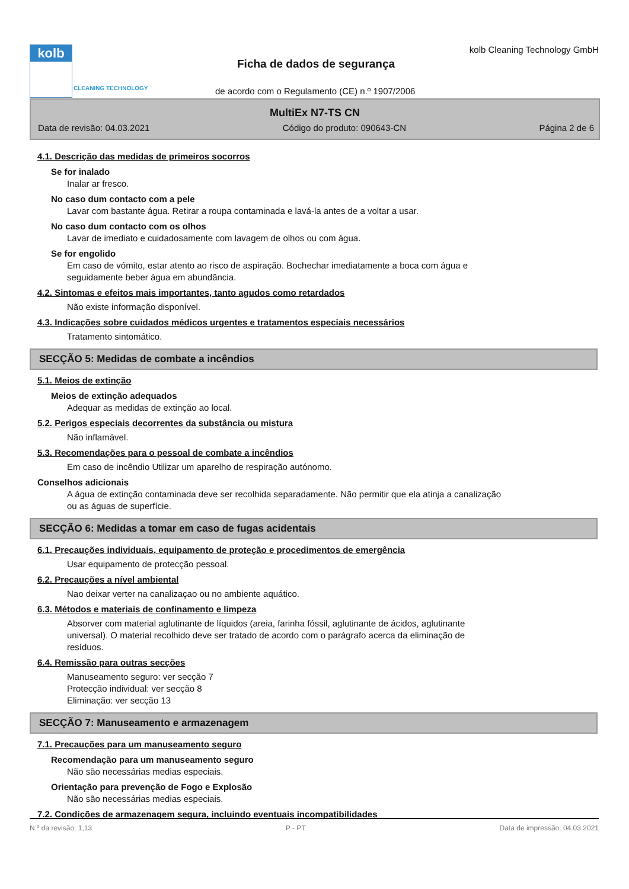kolb
CLEANING TECHNOLOGY
Ficha de dados de segurança
kolb Cleaning Technology GmbH
de acordo com o Regulamento (CE) n.º 1907/2006
MultiEx N7-TS CN
Data de revisão: 04.03.2021 Código do produto: 090643-CN Página 2 de 6
4.1. Descrição das medidas de primeiros socorros
Se for inalado
Inalar ar fresco.
No caso dum contacto com a pele
Lavar com bastante água. Retirar a roupa contaminada e lavá-la antes de a voltar a usar.
No caso dum contacto com os olhos
Lavar de imediato e cuidadosamente com lavagem de olhos ou com água.
Se for engolido
Em caso de vómito, estar atento ao risco de aspiração. Bochechar imediatamente a boca com água e
seguidamente beber água em abundância.
4.2. Sintomas e efeitos mais importantes, tanto agudos como retardados
Não existe informação disponível.
4.3. Indicações sobre cuidados médicos urgentes e tratamentos especiais necessários
Tratamento sintomático.
SECÇÃO 5: Medidas de combate a incêndios
5.1. Meios de extinção
Meios de extinção adequados
Adequar as medidas de extinção ao local.
5.2. Perigos especiais decorrentes da substância ou mistura
Não inflamável.
5.3. Recomendações para o pessoal de combate a incêndios
Em caso de incêndio Utilizar um aparelho de respiração autónomo.
Conselhos adicionais
A água de extinção contaminada deve ser recolhida separadamente. Não permitir que ela atinja a canalização
ou as águas de superfície.
SECÇÃO 6: Medidas a tomar em caso de fugas acidentais
6.1. Precauções individuais, equipamento de proteção e procedimentos de emergência
Usar equipamento de protecção pessoal.
6.2. Precauções a nível ambiental
Nao deixar verter na canalizaçao ou no ambiente aquático.
6.3. Métodos e materiais de confinamento e limpeza
Absorver com material aglutinante de líquidos (areia, farinha fóssil, aglutinante de ácidos, aglutinante
universal). O material recolhido deve ser tratado de acordo com o parágrafo acerca da eliminação de
resíduos.
6.4. Remissão para outras secções
Manuseamento seguro: ver secção 7
Protecção individual: ver secção 8
Eliminação: ver secção 13
SECÇÃO 7: Manuseamento e armazenagem
7.1. Precauções para um manuseamento seguro
Recomendação para um manuseamento seguro
Não são necessárias medias especiais.
Orientação para prevenção de Fogo e Explosão
Não são necessárias medias especiais.
7.2. Condições de armazenagem segura, incluindo eventuais incompatibilidades
N.º da revisão: 1,13 P - PT Data de impressão: 04.03.2021